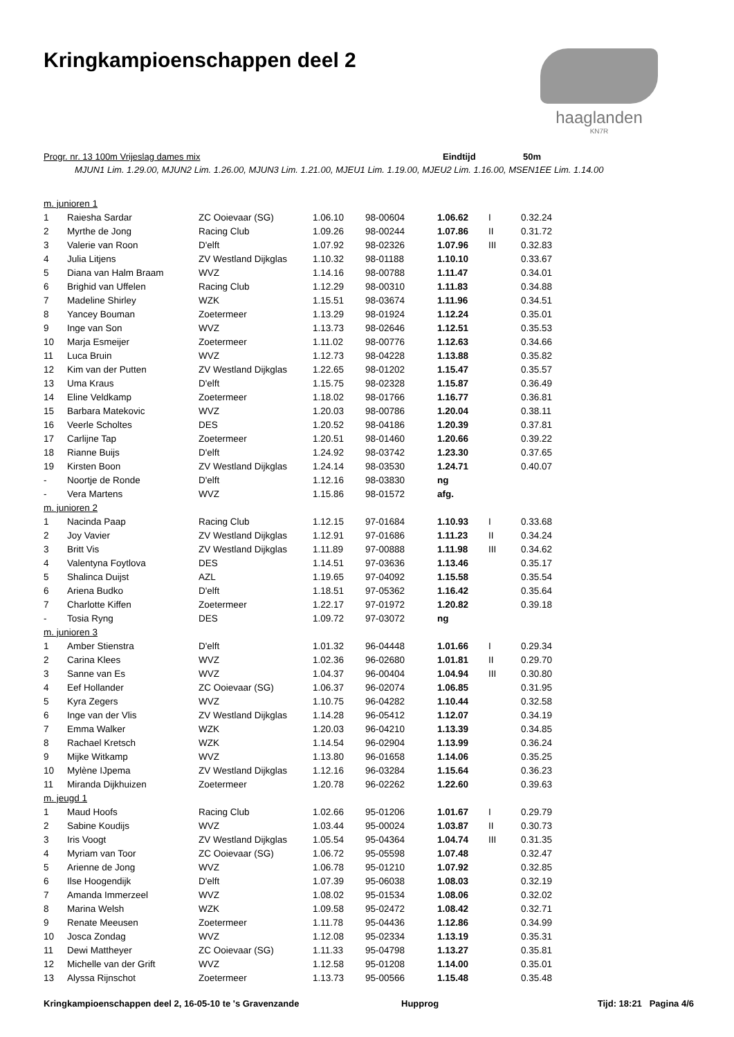haaglanden
KN7R
Kringkampioenschappen deel 2
Progr. nr. 13 100m Vrijeslag dames mix Eindtijd 50m
MJUN1 Lim. 1.29.00, MJUN2 Lim. 1.26.00, MJUN3 Lim. 1.21.00, MJEU1 Lim. 1.19.00, MJEU2 Lim. 1.16.00, MSEN1EE Lim. 1.14.00
| m. junioren 1 | | | | | | | |
| 1 | Raiesha Sardar | ZC Ooievaar (SG) | 1.06.10 | 98-00604 | 1.06.62 | I | 0.32.24 |
| 2 | Myrthe de Jong | Racing Club | 1.09.26 | 98-00244 | 1.07.86 | II | 0.31.72 |
| 3 | Valerie van Roon | D'elft | 1.07.92 | 98-02326 | 1.07.96 | III | 0.32.83 |
| 4 | Julia Litjens | ZV Westland Dijkglas | 1.10.32 | 98-01188 | 1.10.10 | | 0.33.67 |
| 5 | Diana van Halm Braam | WVZ | 1.14.16 | 98-00788 | 1.11.47 | | 0.34.01 |
| 6 | Brighid van Uffelen | Racing Club | 1.12.29 | 98-00310 | 1.11.83 | | 0.34.88 |
| 7 | Madeline Shirley | WZK | 1.15.51 | 98-03674 | 1.11.96 | | 0.34.51 |
| 8 | Yancey Bouman | Zoetermeer | 1.13.29 | 98-01924 | 1.12.24 | | 0.35.01 |
| 9 | Inge van Son | WVZ | 1.13.73 | 98-02646 | 1.12.51 | | 0.35.53 |
| 10 | Marja Esmeijer | Zoetermeer | 1.11.02 | 98-00776 | 1.12.63 | | 0.34.66 |
| 11 | Luca Bruin | WVZ | 1.12.73 | 98-04228 | 1.13.88 | | 0.35.82 |
| 12 | Kim van der Putten | ZV Westland Dijkglas | 1.22.65 | 98-01202 | 1.15.47 | | 0.35.57 |
| 13 | Uma Kraus | D'elft | 1.15.75 | 98-02328 | 1.15.87 | | 0.36.49 |
| 14 | Eline Veldkamp | Zoetermeer | 1.18.02 | 98-01766 | 1.16.77 | | 0.36.81 |
| 15 | Barbara Matekovic | WVZ | 1.20.03 | 98-00786 | 1.20.04 | | 0.38.11 |
| 16 | Veerle Scholtes | DES | 1.20.52 | 98-04186 | 1.20.39 | | 0.37.81 |
| 17 | Carlijne Tap | Zoetermeer | 1.20.51 | 98-01460 | 1.20.66 | | 0.39.22 |
| 18 | Rianne Buijs | D'elft | 1.24.92 | 98-03742 | 1.23.30 | | 0.37.65 |
| 19 | Kirsten Boon | ZV Westland Dijkglas | 1.24.14 | 98-03530 | 1.24.71 | | 0.40.07 |
| - | Noortje de Ronde | D'elft | 1.12.16 | 98-03830 | ng | | |
| - | Vera Martens | WVZ | 1.15.86 | 98-01572 | afg. | | |
| m. junioren 2 | | | | | | | |
| 1 | Nacinda Paap | Racing Club | 1.12.15 | 97-01684 | 1.10.93 | I | 0.33.68 |
| 2 | Joy Vavier | ZV Westland Dijkglas | 1.12.91 | 97-01686 | 1.11.23 | II | 0.34.24 |
| 3 | Britt Vis | ZV Westland Dijkglas | 1.11.89 | 97-00888 | 1.11.98 | III | 0.34.62 |
| 4 | Valentyna Foytlova | DES | 1.14.51 | 97-03636 | 1.13.46 | | 0.35.17 |
| 5 | Shalinca Duijst | AZL | 1.19.65 | 97-04092 | 1.15.58 | | 0.35.54 |
| 6 | Ariena Budko | D'elft | 1.18.51 | 97-05362 | 1.16.42 | | 0.35.64 |
| 7 | Charlotte Kiffen | Zoetermeer | 1.22.17 | 97-01972 | 1.20.82 | | 0.39.18 |
| - | Tosia Ryng | DES | 1.09.72 | 97-03072 | ng | | |
| m. junioren 3 | | | | | | | |
| 1 | Amber Stienstra | D'elft | 1.01.32 | 96-04448 | 1.01.66 | I | 0.29.34 |
| 2 | Carina Klees | WVZ | 1.02.36 | 96-02680 | 1.01.81 | II | 0.29.70 |
| 3 | Sanne van Es | WVZ | 1.04.37 | 96-00404 | 1.04.94 | III | 0.30.80 |
| 4 | Eef Hollander | ZC Ooievaar (SG) | 1.06.37 | 96-02074 | 1.06.85 | | 0.31.95 |
| 5 | Kyra Zegers | WVZ | 1.10.75 | 96-04282 | 1.10.44 | | 0.32.58 |
| 6 | Inge van der Vlis | ZV Westland Dijkglas | 1.14.28 | 96-05412 | 1.12.07 | | 0.34.19 |
| 7 | Emma Walker | WZK | 1.20.03 | 96-04210 | 1.13.39 | | 0.34.85 |
| 8 | Rachael Kretsch | WZK | 1.14.54 | 96-02904 | 1.13.99 | | 0.36.24 |
| 9 | Mijke Witkamp | WVZ | 1.13.80 | 96-01658 | 1.14.06 | | 0.35.25 |
| 10 | Mylène IJpema | ZV Westland Dijkglas | 1.12.16 | 96-03284 | 1.15.64 | | 0.36.23 |
| 11 | Miranda Dijkhuizen | Zoetermeer | 1.20.78 | 96-02262 | 1.22.60 | | 0.39.63 |
| m. jeugd 1 | | | | | | | |
| 1 | Maud Hoofs | Racing Club | 1.02.66 | 95-01206 | 1.01.67 | I | 0.29.79 |
| 2 | Sabine Koudijs | WVZ | 1.03.44 | 95-00024 | 1.03.87 | II | 0.30.73 |
| 3 | Iris Voogt | ZV Westland Dijkglas | 1.05.54 | 95-04364 | 1.04.74 | III | 0.31.35 |
| 4 | Myriam van Toor | ZC Ooievaar (SG) | 1.06.72 | 95-05598 | 1.07.48 | | 0.32.47 |
| 5 | Arienne de Jong | WVZ | 1.06.78 | 95-01210 | 1.07.92 | | 0.32.85 |
| 6 | Ilse Hoogendijk | D'elft | 1.07.39 | 95-06038 | 1.08.03 | | 0.32.19 |
| 7 | Amanda Immerzeel | WVZ | 1.08.02 | 95-01534 | 1.08.06 | | 0.32.02 |
| 8 | Marina Welsh | WZK | 1.09.58 | 95-02472 | 1.08.42 | | 0.32.71 |
| 9 | Renate Meeusen | Zoetermeer | 1.11.78 | 95-04436 | 1.12.86 | | 0.34.99 |
| 10 | Josca Zondag | WVZ | 1.12.08 | 95-02334 | 1.13.19 | | 0.35.31 |
| 11 | Dewi Mattheyer | ZC Ooievaar (SG) | 1.11.33 | 95-04798 | 1.13.27 | | 0.35.81 |
| 12 | Michelle van der Grift | WVZ | 1.12.58 | 95-01208 | 1.14.00 | | 0.35.01 |
| 13 | Alyssa Rijnschot | Zoetermeer | 1.13.73 | 95-00566 | 1.15.48 | | 0.35.48 |
Kringkampioenschappen deel 2, 16-05-10 te 's Gravenzande Hupprog Tijd: 18:21 Pagina 4/6